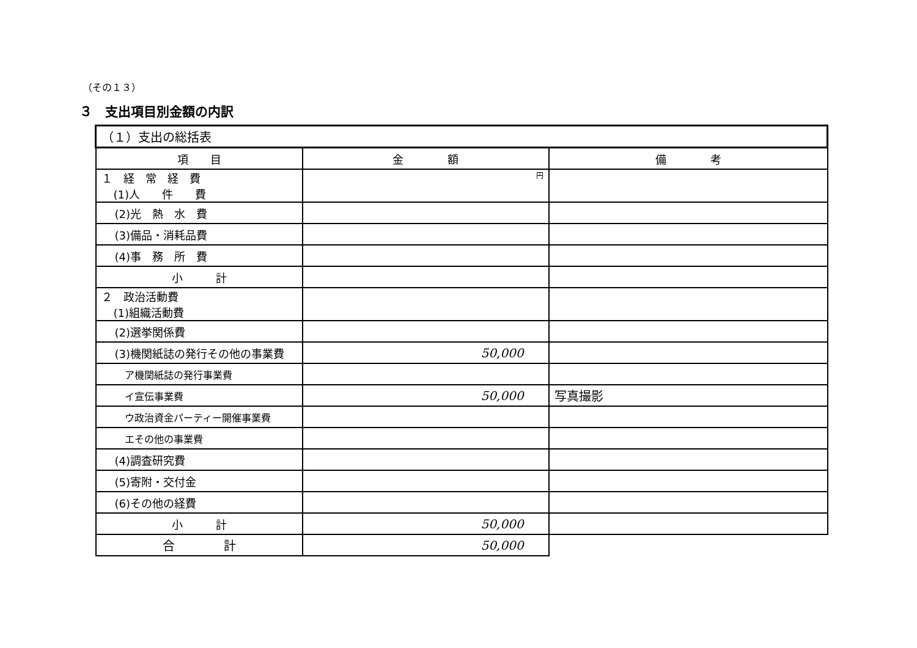（その１３）
３　支出項目別金額の内訳
| （１）支出の総括表 | | |
| 項 目 | 金 額 | 備 考 |
| １ 経 常 経 費 (1)人 件 費 | 円 | |
| (2)光 熱 水 費 | | |
| (3)備品・消耗品費 | | |
| (4)事 務 所 費 | | |
| 小 計 | | |
| ２ 政治活動費 (1)組織活動費 | | |
| (2)選挙関係費 | | |
| (3)機関紙誌の発行その他の事業費 | 50,000 | |
| ア機関紙誌の発行事業費 | | |
| イ宣伝事業費 | 50,000 | 写真撮影 |
| ウ政治資金パーティー開催事業費 | | |
| エその他の事業費 | | |
| (4)調査研究費 | | |
| (5)寄附・交付金 | | |
| (6)その他の経費 | | |
| 小 計 | 50,000 | |
| 合 計 | 50,000 | |